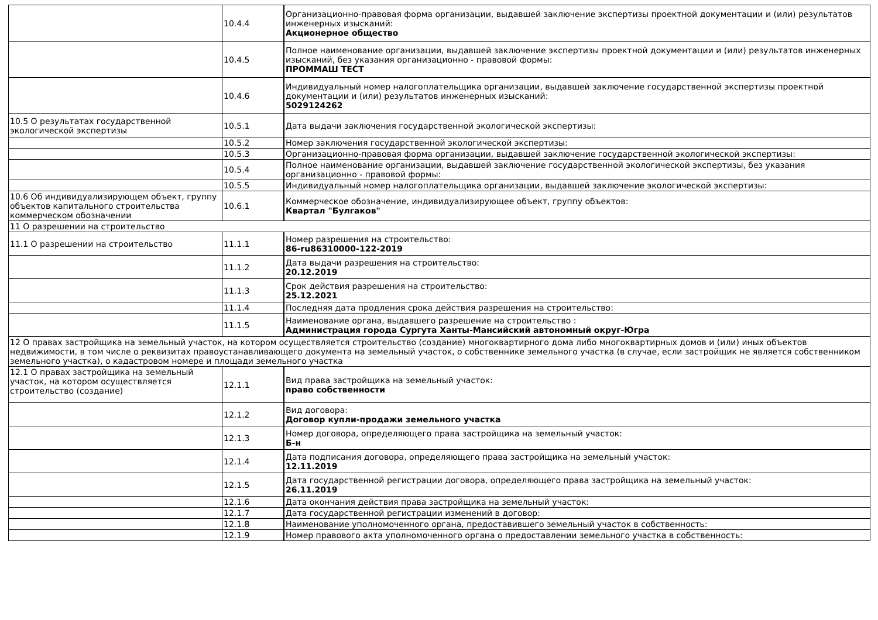| | 10.4.4 | Организационно-правовая форма организации, выдавшей заключение экспертизы проектной документации и (или) результатов инженерных изысканий: Акционерное общество |
| | 10.4.5 | Полное наименование организации, выдавшей заключение экспертизы проектной документации и (или) результатов инженерных изысканий, без указания организационно - правовой формы: ПРОММАШ ТЕСТ |
| | 10.4.6 | Индивидуальный номер налогоплательщика организации, выдавшей заключение государственной экспертизы проектной документации и (или) результатов инженерных изысканий: 5029124262 |
| 10.5 О результатах государственной экологической экспертизы | 10.5.1 | Дата выдачи заключения государственной экологической экспертизы: |
| | 10.5.2 | Номер заключения государственной экологической экспертизы: |
| | 10.5.3 | Организационно-правовая форма организации, выдавшей заключение государственной экологической экспертизы: |
| | 10.5.4 | Полное наименование организации, выдавшей заключение государственной экологической экспертизы, без указания организационно - правовой формы: |
| | 10.5.5 | Индивидуальный номер налогоплательщика организации, выдавшей заключение экологической экспертизы: |
| 10.6 Об индивидуализирующем объект, группу объектов капитального строительства коммерческом обозначении | 10.6.1 | Коммерческое обозначение, индивидуализирующее объект, группу объектов: Квартал "Булгаков" |
| 11 О разрешении на строительство | | |
| 11.1 О разрешении на строительство | 11.1.1 | Номер разрешения на строительство: 86-ru86310000-122-2019 |
| | 11.1.2 | Дата выдачи разрешения на строительство: 20.12.2019 |
| | 11.1.3 | Срок действия разрешения на строительство: 25.12.2021 |
| | 11.1.4 | Последняя дата продления срока действия разрешения на строительство: |
| | 11.1.5 | Наименование органа, выдавшего разрешение на строительство : Администрация города Сургута Ханты-Мансийский автономный округ-Югра |
| 12 О правах застройщика на земельный участок, на котором осуществляется строительство (создание) многоквартирного дома либо многоквартирных домов и (или) иных объектов недвижимости, в том числе о реквизитах правоустанавливающего документа на земельный участок, о собственнике земельного участка (в случае, если застройщик не является собственником земельного участка), о кадастровом номере и площади земельного участка | | |
| 12.1 О правах застройщика на земельный участок, на котором осуществляется строительство (создание) | 12.1.1 | Вид права застройщика на земельный участок: право собственности |
| | 12.1.2 | Вид договора: Договор купли-продажи земельного участка |
| | 12.1.3 | Номер договора, определяющего права застройщика на земельный участок: Б-н |
| | 12.1.4 | Дата подписания договора, определяющего права застройщика на земельный участок: 12.11.2019 |
| | 12.1.5 | Дата государственной регистрации договора, определяющего права застройщика на земельный участок: 26.11.2019 |
| | 12.1.6 | Дата окончания действия права застройщика на земельный участок: |
| | 12.1.7 | Дата государственной регистрации изменений в договор: |
| | 12.1.8 | Наименование уполномоченного органа, предоставившего земельный участок в собственность: |
| | 12.1.9 | Номер правового акта уполномоченного органа о предоставлении земельного участка в собственность: |